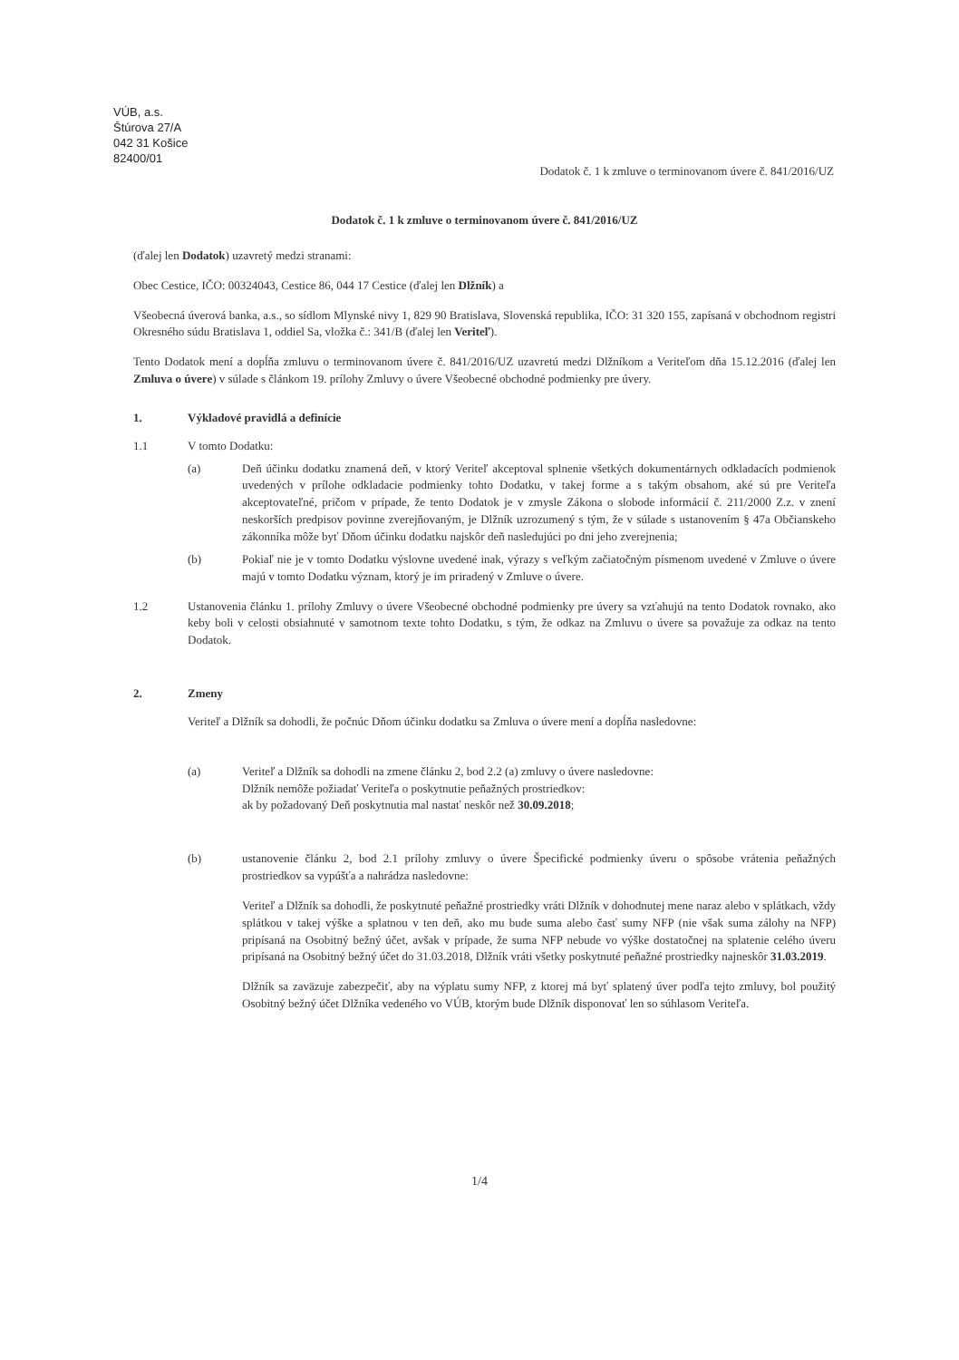VÚB, a.s.
Štúrova 27/A
042 31 Košice
82400/01
Dodatok č. 1 k zmluve o terminovanom úvere č. 841/2016/UZ
Dodatok č. 1 k zmluve o terminovanom úvere č. 841/2016/UZ
(ďalej len Dodatok) uzavretý medzi stranami:
Obec Cestice, IČO: 00324043, Cestice 86, 044 17 Cestice (ďalej len Dlžník) a
Všeobecná úverová banka, a.s., so sídlom Mlynské nivy 1, 829 90 Bratislava, Slovenská republika, IČO: 31 320 155, zapísaná v obchodnom registri Okresného súdu Bratislava 1, oddiel Sa, vložka č.: 341/B (ďalej len Veriteľ).
Tento Dodatok mení a dopĺňa zmluvu o terminovanom úvere č. 841/2016/UZ uzavretú medzi Dlžníkom a Veriteľom dňa 15.12.2016 (ďalej len Zmluva o úvere) v súlade s článkom 19. prílohy Zmluvy o úvere Všeobecné obchodné podmienky pre úvery.
1. Výkladové pravidlá a definície
1.1 V tomto Dodatku:
(a) Deň účinku dodatku znamená deň, v ktorý Veriteľ akceptoval splnenie všetkých dokumentárnych odkladacích podmienok uvedených v prílohe odkladacie podmienky tohto Dodatku, v takej forme a s takým obsahom, aké sú pre Veriteľa akceptovateľné, pričom v prípade, že tento Dodatok je v zmysle Zákona o slobode informácií č. 211/2000 Z.z. v znení neskorších predpisov povinne zverejňovaným, je Dlžník uzrozumený s tým, že v súlade s ustanovením § 47a Občianskeho zákonníka môže byť Dňom účinku dodatku najskôr deň nasledujúci po dni jeho zverejnenia;
(b) Pokiaľ nie je v tomto Dodatku výslovne uvedené inak, výrazy s veľkým začiatočným písmenom uvedené v Zmluve o úvere majú v tomto Dodatku význam, ktorý je im priradený v Zmluve o úvere.
1.2 Ustanovenia článku 1. prílohy Zmluvy o úvere Všeobecné obchodné podmienky pre úvery sa vzťahujú na tento Dodatok rovnako, ako keby boli v celosti obsiahnuté v samotnom texte tohto Dodatku, s tým, že odkaz na Zmluvu o úvere sa považuje za odkaz na tento Dodatok.
2. Zmeny
Veriteľ a Dlžník sa dohodli, že počnúc Dňom účinku dodatku sa Zmluva o úvere mení a dopĺňa nasledovne:
(a) Veriteľ a Dlžník sa dohodli na zmene článku 2, bod 2.2 (a) zmluvy o úvere nasledovne:
Dlžník nemôže požiadať Veriteľa o poskytnutie peňažných prostriedkov:
ak by požadovaný Deň poskytnutia mal nastať neskôr než 30.09.2018;
(b) ustanovenie článku 2, bod 2.1 prílohy zmluvy o úvere Špecifické podmienky úveru o spôsobe vrátenia peňažných prostriedkov sa vypúšťa a nahrádza nasledovne:
Veriteľ a Dlžník sa dohodli, že poskytnuté peňažné prostriedky vráti Dlžník v dohodnutej mene naraz alebo v splátkach, vždy splátkou v takej výške a splatnou v ten deň, ako mu bude suma alebo časť sumy NFP (nie však suma zálohy na NFP) pripísaná na Osobitný bežný účet, avšak v prípade, že suma NFP nebude vo výške dostatočnej na splatenie celého úveru pripísaná na Osobitný bežný účet do 31.03.2018, Dlžník vráti všetky poskytnuté peňažné prostriedky najneskôr 31.03.2019.
Dlžník sa zaväzuje zabezpečiť, aby na výplatu sumy NFP, z ktorej má byť splatený úver podľa tejto zmluvy, bol použitý Osobitný bežný účet Dlžníka vedeného vo VÚB, ktorým bude Dlžník disponovať len so súhlasom Veriteľa.
1/4